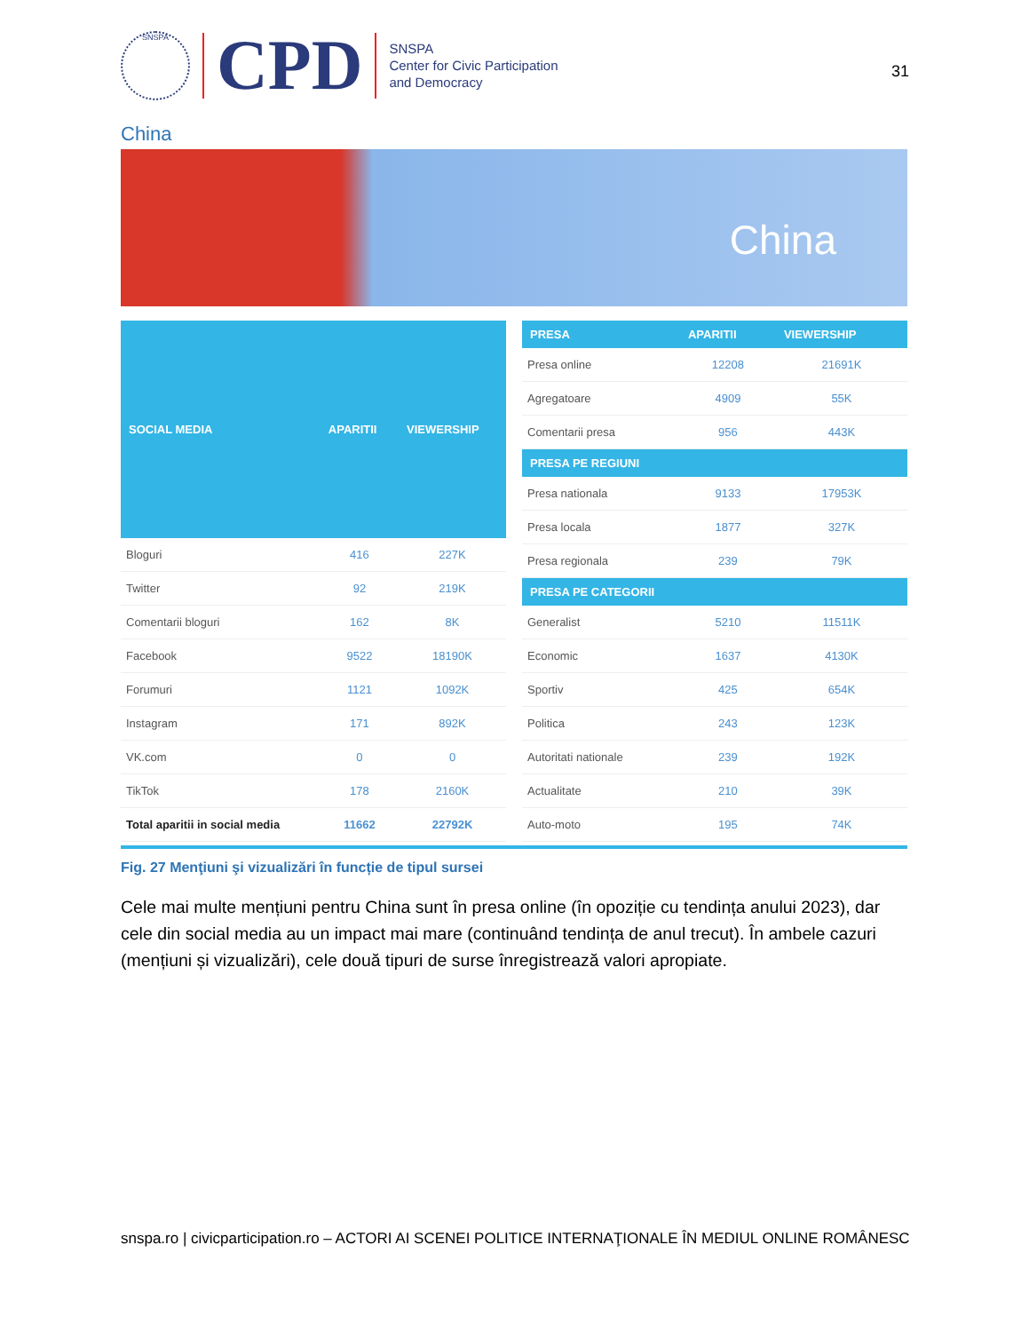SNSPA
CPD
SNSPA
Center for Civic Participation
and Democracy
31
China
China
| SOCIAL MEDIA | APARITII | VIEWERSHIP |
| --- | --- | --- |
| Bloguri | 416 | 227K |
| Twitter | 92 | 219K |
| Comentarii bloguri | 162 | 8K |
| Facebook | 9522 | 18190K |
| Forumuri | 1121 | 1092K |
| Instagram | 171 | 892K |
| VK.com | 0 | 0 |
| TikTok | 178 | 2160K |
| Total aparitii in social media | 11662 | 22792K |
| PRESA | APARITII | VIEWERSHIP |
| --- | --- | --- |
| Presa online | 12208 | 21691K |
| Agregatoare | 4909 | 55K |
| Comentarii presa | 956 | 443K |
| PRESA PE REGIUNI | | |
| Presa nationala | 9133 | 17953K |
| Presa locala | 1877 | 327K |
| Presa regionala | 239 | 79K |
| PRESA PE CATEGORII | | |
| Generalist | 5210 | 11511K |
| Economic | 1637 | 4130K |
| Sportiv | 425 | 654K |
| Politica | 243 | 123K |
| Autoritati nationale | 239 | 192K |
| Actualitate | 210 | 39K |
| Auto-moto | 195 | 74K |
Fig. 27 Menţiuni şi vizualizări în funcție de tipul sursei
Cele mai multe mențiuni pentru China sunt în presa online (în opoziție cu tendința anului 2023), dar cele din social media au un impact mai mare (continuând tendința de anul trecut). În ambele cazuri (mențiuni și vizualizări), cele două tipuri de surse înregistrează valori apropiate.
snspa.ro | civicparticipation.ro – ACTORI AI SCENEI POLITICE INTERNAŢIONALE ÎN MEDIUL ONLINE ROMÂNESC